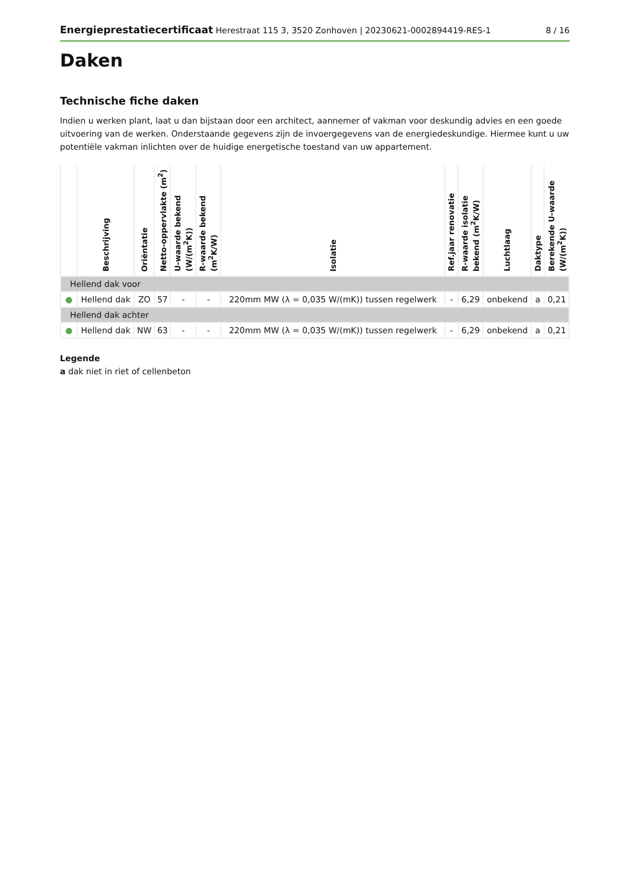Energieprestatiecertificaat Herestraat 115 3, 3520 Zonhoven | 20230621-0002894419-RES-1
8 / 16
Daken
Technische fiche daken
Indien u werken plant, laat u dan bijstaan door een architect, aannemer of vakman voor deskundig advies en een goede uitvoering van de werken. Onderstaande gegevens zijn de invoergegevens van de energiedeskundige. Hiermee kunt u uw potentiële vakman inlichten over de huidige energetische toestand van uw appartement.
| | Beschrijving | Oriëntatie | Netto-oppervlakte (m<sup>2</sup>) | U-waarde bekend (W/(m<sup>2</sup>K)) | R-waarde bekend (m<sup>2</sup>K/W) | Isolatie | Ref.jaar renovatie | R-waarde isolatie bekend (m<sup>2</sup>K/W) | Luchtlaag | Daktype | Berekende U-waarde (W/(m<sup>2</sup>K)) |
| --- | --- | --- | --- | --- | --- | --- | --- | --- | --- | --- | --- |
| Hellend dak voor | | | | | | | | | | | |
| ● | Hellend dak | ZO | 57 | - | - | 220mm MW (λ = 0,035 W/(mK)) tussen regelwerk | - | 6,29 | onbekend | a | 0,21 |
| Hellend dak achter | | | | | | | | | | | |
| ● | Hellend dak | NW | 63 | - | - | 220mm MW (λ = 0,035 W/(mK)) tussen regelwerk | - | 6,29 | onbekend | a | 0,21 |
Legende
a dak niet in riet of cellenbeton